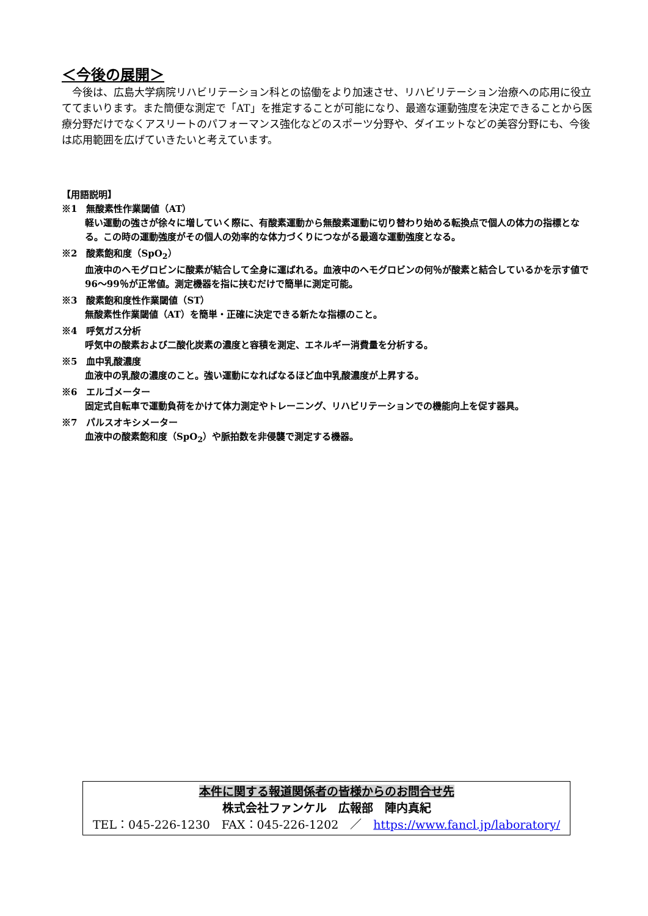＜今後の展開＞
　今後は、広島大学病院リハビリテーション科との協働をより加速させ、リハビリテーション治療への応用に役立ててまいります。また簡便な測定で「AT」を推定することが可能になり、最適な運動強度を決定できることから医療分野だけでなくアスリートのパフォーマンス強化などのスポーツ分野や、ダイエットなどの美容分野にも、今後は応用範囲を広げていきたいと考えています。
【用語説明】
※1　無酸素性作業閾値（AT）
軽い運動の強さが徐々に増していく際に、有酸素運動から無酸素運動に切り替わり始める転換点で個人の体力の指標となる。この時の運動強度がその個人の効率的な体力づくりにつながる最適な運動強度となる。
※2　酸素飽和度（SpO<sub>2</sub>）
血液中のヘモグロビンに酸素が結合して全身に運ばれる。血液中のヘモグロビンの何％が酸素と結合しているかを示す値で 96～99％が正常値。測定機器を指に挟むだけで簡単に測定可能。
※3　酸素飽和度性作業閾値（ST）
無酸素性作業閾値（AT）を簡単・正確に決定できる新たな指標のこと。
※4　呼気ガス分析
呼気中の酸素および二酸化炭素の濃度と容積を測定、エネルギー消費量を分析する。
※5　血中乳酸濃度
血液中の乳酸の濃度のこと。強い運動になればなるほど血中乳酸濃度が上昇する。
※6　エルゴメーター
固定式自転車で運動負荷をかけて体力測定やトレーニング、リハビリテーションでの機能向上を促す器具。
※7　パルスオキシメーター
血液中の酸素飽和度（SpO<sub>2</sub>）や脈拍数を非侵襲で測定する機器。
本件に関する報道関係者の皆様からのお問合せ先
株式会社ファンケル　広報部　陣内真紀
TEL：045-226-1230　FAX：045-226-1202　／　https://www.fancl.jp/laboratory/